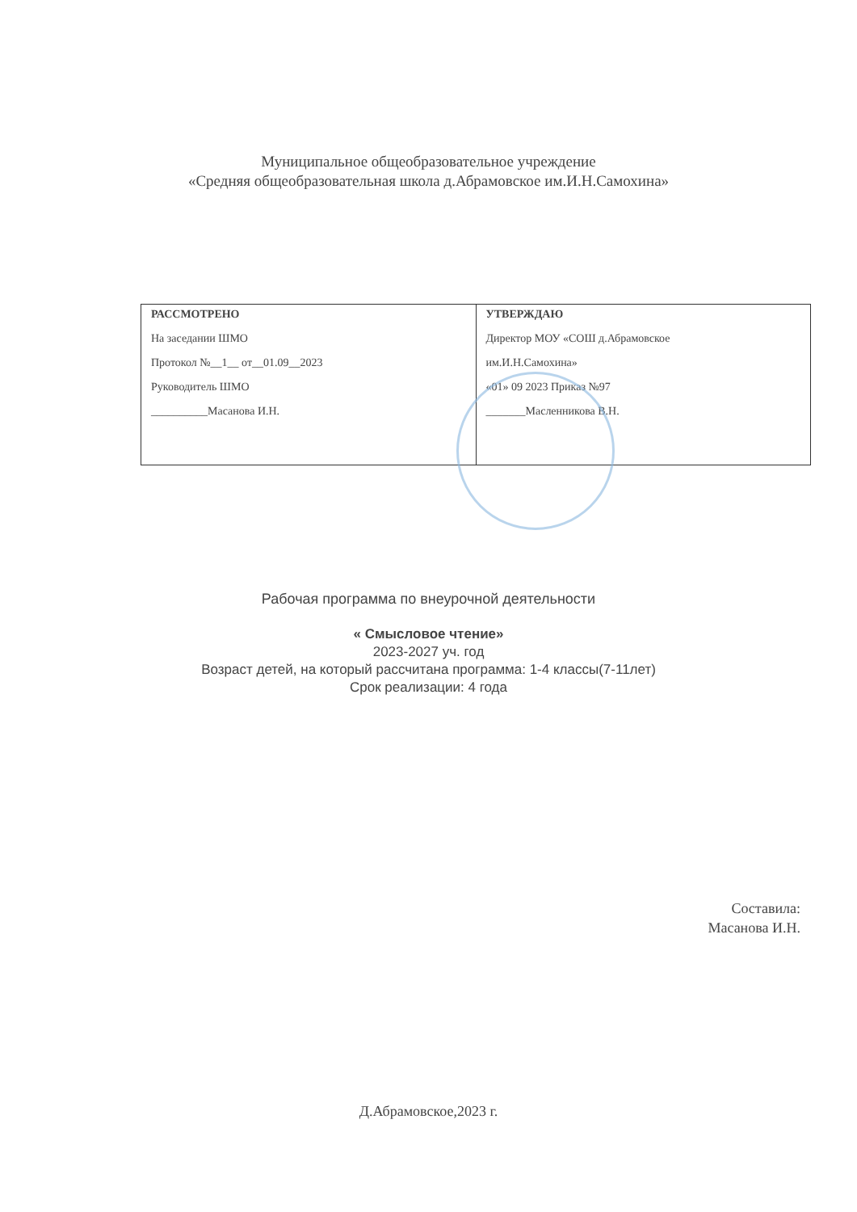Муниципальное общеобразовательное учреждение
«Средняя общеобразовательная школа д.Абрамовское им.И.Н.Самохина»
| РАССМОТРЕНО На заседании ШМО Протокол №__1__ от__01.09__2023 Руководитель ШМО __________Масанова И.Н. | УТВЕРЖДАЮ Директор МОУ «СОШ д.Абрамовское им.И.Н.Самохина» «01» 09 2023 Приказ №97 _______Масленникова В.Н. |
Рабочая программа по внеурочной деятельности
« Смысловое чтение»
2023-2027 уч. год
Возраст детей, на который рассчитана программа: 1-4 классы(7-11лет)
Срок реализации: 4 года
Составила:
Масанова И.Н.
Д.Абрамовское,2023 г.